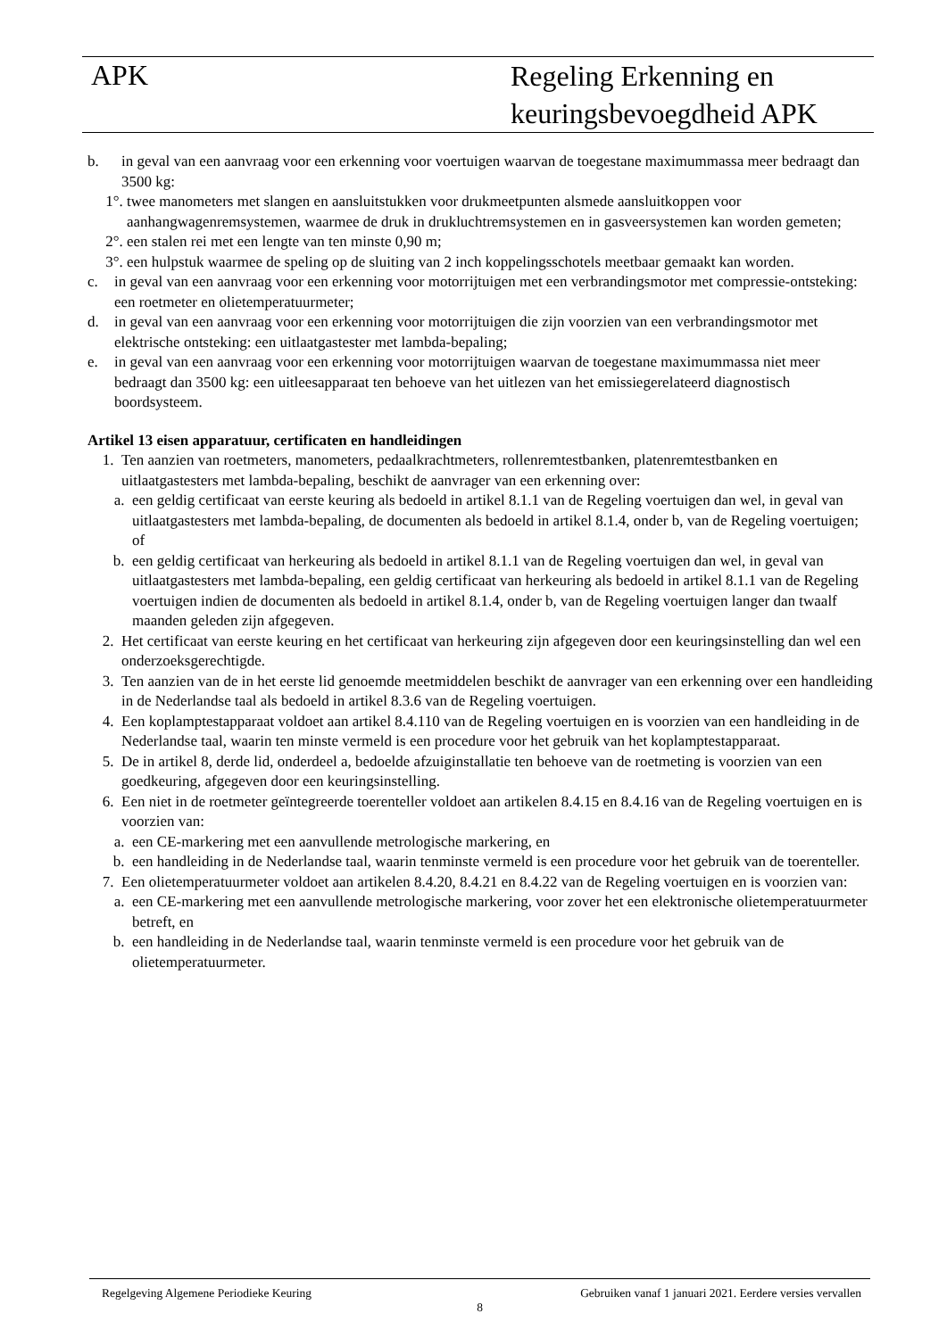APK
Regeling Erkenning en
keuringsbevoegdheid APK
b. in geval van een aanvraag voor een erkenning voor voertuigen waarvan de toegestane maximummassa meer bedraagt dan 3500 kg:
1°. twee manometers met slangen en aansluitstukken voor drukmeetpunten alsmede aansluitkoppen voor aanhangwagenremsystemen, waarmee de druk in drukluchtremsystemen en in gasveersystemen kan worden gemeten;
2°. een stalen rei met een lengte van ten minste 0,90 m;
3°. een hulpstuk waarmee de speling op de sluiting van 2 inch koppelingsschotels meetbaar gemaakt kan worden.
c. in geval van een aanvraag voor een erkenning voor motorrijtuigen met een verbrandingsmotor met compressie-ontsteking: een roetmeter en olietemperatuurmeter;
d. in geval van een aanvraag voor een erkenning voor motorrijtuigen die zijn voorzien van een verbrandingsmotor met elektrische ontsteking: een uitlaatgastester met lambda-bepaling;
e. in geval van een aanvraag voor een erkenning voor motorrijtuigen waarvan de toegestane maximummassa niet meer bedraagt dan 3500 kg: een uitleesapparaat ten behoeve van het uitlezen van het emissiegerelateerd diagnostisch boordsysteem.
Artikel 13 eisen apparatuur, certificaten en handleidingen
1. Ten aanzien van roetmeters, manometers, pedaalkrachtmeters, rollenremtestbanken, platenremtestbanken en uitlaatgastesters met lambda-bepaling, beschikt de aanvrager van een erkenning over:
a. een geldig certificaat van eerste keuring als bedoeld in artikel 8.1.1 van de Regeling voertuigen dan wel, in geval van uitlaatgastesters met lambda-bepaling, de documenten als bedoeld in artikel 8.1.4, onder b, van de Regeling voertuigen; of
b. een geldig certificaat van herkeuring als bedoeld in artikel 8.1.1 van de Regeling voertuigen dan wel, in geval van uitlaatgastesters met lambda-bepaling, een geldig certificaat van herkeuring als bedoeld in artikel 8.1.1 van de Regeling voertuigen indien de documenten als bedoeld in artikel 8.1.4, onder b, van de Regeling voertuigen langer dan twaalf maanden geleden zijn afgegeven.
2. Het certificaat van eerste keuring en het certificaat van herkeuring zijn afgegeven door een keuringsinstelling dan wel een onderzoeksgerechtigde.
3. Ten aanzien van de in het eerste lid genoemde meetmiddelen beschikt de aanvrager van een erkenning over een handleiding in de Nederlandse taal als bedoeld in artikel 8.3.6 van de Regeling voertuigen.
4. Een koplamptestapparaat voldoet aan artikel 8.4.110 van de Regeling voertuigen en is voorzien van een handleiding in de Nederlandse taal, waarin ten minste vermeld is een procedure voor het gebruik van het koplamptestapparaat.
5. De in artikel 8, derde lid, onderdeel a, bedoelde afzuiginstallatie ten behoeve van de roetmeting is voorzien van een goedkeuring, afgegeven door een keuringsinstelling.
6. Een niet in de roetmeter geïntegreerde toerenteller voldoet aan artikelen 8.4.15 en 8.4.16 van de Regeling voertuigen en is voorzien van:
a. een CE-markering met een aanvullende metrologische markering, en
b. een handleiding in de Nederlandse taal, waarin tenminste vermeld is een procedure voor het gebruik van de toerenteller.
7. Een olietemperatuurmeter voldoet aan artikelen 8.4.20, 8.4.21 en 8.4.22 van de Regeling voertuigen en is voorzien van:
a. een CE-markering met een aanvullende metrologische markering, voor zover het een elektronische olietemperatuurmeter betreft, en
b. een handleiding in de Nederlandse taal, waarin tenminste vermeld is een procedure voor het gebruik van de olietemperatuurmeter.
Regelgeving Algemene Periodieke Keuring Gebruiken vanaf 1 januari 2021. Eerdere versies vervallen
8